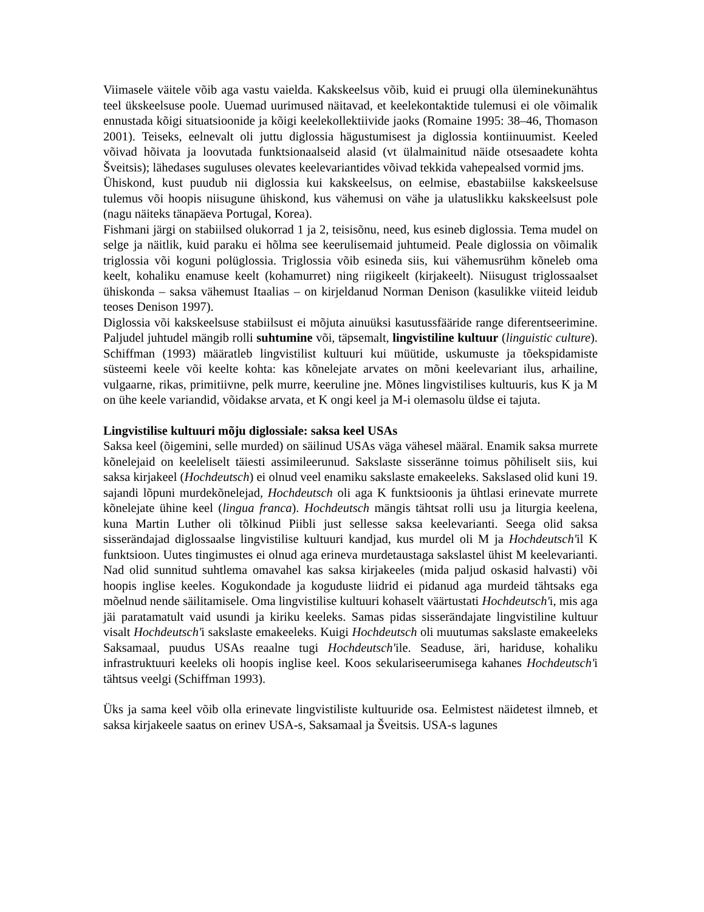Viimasele väitele võib aga vastu vaielda. Kakskeelsus võib, kuid ei pruugi olla üleminekunähtus teel ükskeelsuse poole. Uuemad uurimused näitavad, et keelekontaktide tulemusi ei ole võimalik ennustada kõigi situatsioonide ja kõigi keelekollektiivide jaoks (Romaine 1995: 38–46, Thomason 2001). Teiseks, eelnevalt oli juttu diglossia hägustumisest ja diglossia kontiinuumist. Keeled võivad hõivata ja loovutada funktsionaalseid alasid (vt ülalmainitud näide otsesaadete kohta Šveitsis); lähedases suguluses olevates keelevariantides võivad tekkida vahepealsed vormid jms.
Ühiskond, kust puudub nii diglossia kui kakskeelsus, on eelmise, ebastabiilse kakskeelsuse tulemus või hoopis niisugune ühiskond, kus vähemusi on vähe ja ulatuslikku kakskeelsust pole (nagu näiteks tänapäeva Portugal, Korea).
Fishmani järgi on stabiilsed olukorrad 1 ja 2, teisisõnu, need, kus esineb diglossia. Tema mudel on selge ja näitlik, kuid paraku ei hõlma see keerulisemaid juhtumeid. Peale diglossia on võimalik triglossia või koguni polüglossia. Triglossia võib esineda siis, kui vähemusrühm kõneleb oma keelt, kohaliku enamuse keelt (kohamurret) ning riigikeelt (kirjakeelt). Niisugust triglossaalset ühiskonda – saksa vähemust Itaalias – on kirjeldanud Norman Denison (kasulikke viiteid leidub teoses Denison 1997).
Diglossia või kakskeelsuse stabiilsust ei mõjuta ainuüksi kasutussfääride range diferentseerimine. Paljudel juhtudel mängib rolli suhtumine või, täpsemalt, lingvistiline kultuur (linguistic culture). Schiffman (1993) määratleb lingvistilist kultuuri kui müütide, uskumuste ja tõekspidamiste süsteemi keele või keelte kohta: kas kõnelejate arvates on mõni keelevariant ilus, arhailine, vulgaarne, rikas, primitiivne, pelk murre, keeruline jne. Mõnes lingvistilises kultuuris, kus K ja M on ühe keele variandid, võidakse arvata, et K ongi keel ja M-i olemasolu üldse ei tajuta.
Lingvistilise kultuuri mõju diglossiale: saksa keel USAs
Saksa keel (õigemini, selle murded) on säilinud USAs väga vähesel määral. Enamik saksa murrete kõnelejaid on keeleliselt täiesti assimileerunud. Sakslaste sisseränne toimus põhiliselt siis, kui saksa kirjakeel (Hochdeutsch) ei olnud veel enamiku sakslaste emakeeleks. Sakslased olid kuni 19. sajandi lõpuni murdekõnelejad, Hochdeutsch oli aga K funktsioonis ja ühtlasi erinevate murrete kõnelejate ühine keel (lingua franca). Hochdeutsch mängis tähtsat rolli usu ja liturgia keelena, kuna Martin Luther oli tõlkinud Piibli just sellesse saksa keelevarianti. Seega olid saksa sisserändajad diglossaalse lingvistilise kultuuri kandjad, kus murdel oli M ja Hochdeutsch'il K funktsioon. Uutes tingimustes ei olnud aga erineva murdetaustaga sakslastel ühist M keelevarianti. Nad olid sunnitud suhtlema omavahel kas saksa kirjakeeles (mida paljud oskasid halvasti) või hoopis inglise keeles. Kogukondade ja koguduste liidrid ei pidanud aga murdeid tähtsaks ega mõelnud nende säilitamisele. Oma lingvistilise kultuuri kohaselt väärtustati Hochdeutsch'i, mis aga jäi paratamatult vaid usundi ja kiriku keeleks. Samas pidas sisserändajate lingvistiline kultuur visalt Hochdeutsch'i sakslaste emakeeleks. Kuigi Hochdeutsch oli muutumas sakslaste emakeeleks Saksamaal, puudus USAs reaalne tugi Hochdeutsch'ile. Seaduse, äri, hariduse, kohaliku infrastruktuuri keeleks oli hoopis inglise keel. Koos sekulariseerumisega kahanes Hochdeutsch'i tähtsus veelgi (Schiffman 1993).
Üks ja sama keel võib olla erinevate lingvistiliste kultuuride osa. Eelmistest näidetest ilmneb, et saksa kirjakeele saatus on erinev USA-s, Saksamaal ja Šveitsis. USA-s lagunes